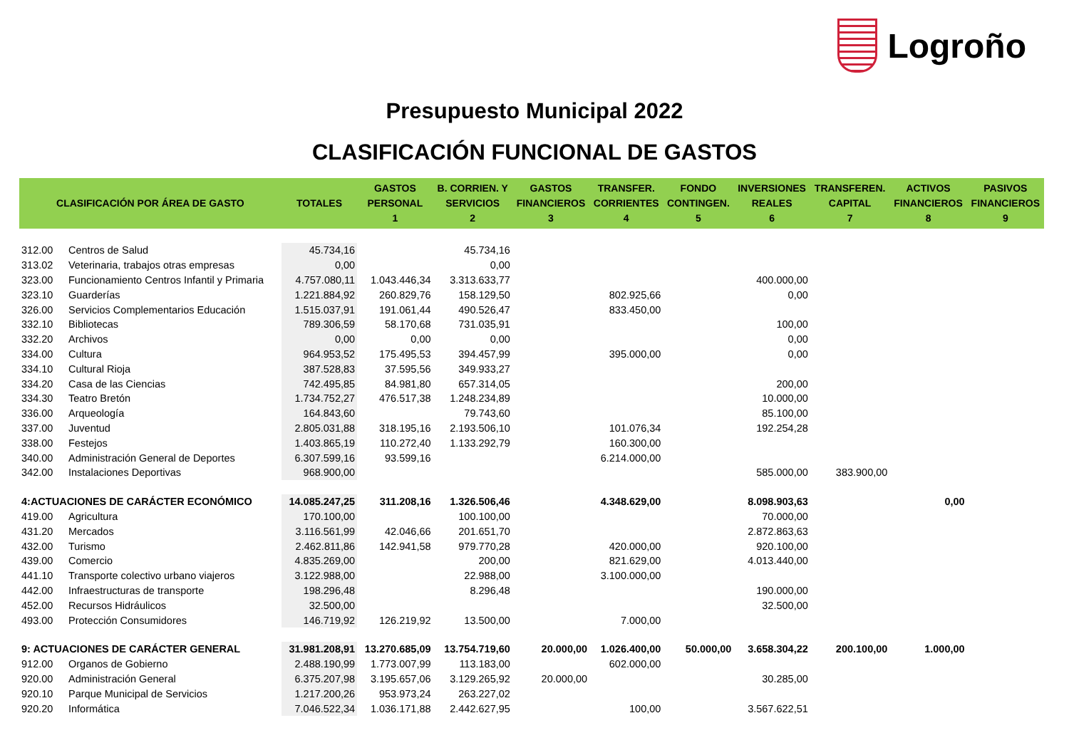Logroño
Presupuesto Municipal 2022
CLASIFICACIÓN FUNCIONAL DE GASTOS
| CLASIFICACIÓN POR ÁREA DE GASTO | | TOTALES | GASTOS PERSONAL 1 | B. CORRIEN. Y SERVICIOS 2 | GASTOS FINANCIEROS 3 | TRANSFER. CORRIENTES 4 | FONDO CONTINGEN. 5 | INVERSIONES REALES 6 | TRANSFEREN. CAPITAL 7 | ACTIVOS FINANCIEROS 8 | PASIVOS FINANCIEROS 9 |
| --- | --- | --- | --- | --- | --- | --- | --- | --- | --- | --- | --- |
| 312.00 | Centros de Salud | 45.734,16 | | 45.734,16 | | | | | | | |
| 313.02 | Veterinaria, trabajos otras empresas | 0,00 | | 0,00 | | | | | | | |
| 323.00 | Funcionamiento Centros Infantil y Primaria | 4.757.080,11 | 1.043.446,34 | 3.313.633,77 | | | | 400.000,00 | | | |
| 323.10 | Guarderías | 1.221.884,92 | 260.829,76 | 158.129,50 | | 802.925,66 | | 0,00 | | | |
| 326.00 | Servicios Complementarios Educación | 1.515.037,91 | 191.061,44 | 490.526,47 | | 833.450,00 | | | | | |
| 332.10 | Bibliotecas | 789.306,59 | 58.170,68 | 731.035,91 | | | | 100,00 | | | |
| 332.20 | Archivos | 0,00 | 0,00 | 0,00 | | | | 0,00 | | | |
| 334.00 | Cultura | 964.953,52 | 175.495,53 | 394.457,99 | | 395.000,00 | | 0,00 | | | |
| 334.10 | Cultural Rioja | 387.528,83 | 37.595,56 | 349.933,27 | | | | | | | |
| 334.20 | Casa de las Ciencias | 742.495,85 | 84.981,80 | 657.314,05 | | | | 200,00 | | | |
| 334.30 | Teatro Bretón | 1.734.752,27 | 476.517,38 | 1.248.234,89 | | | | 10.000,00 | | | |
| 336.00 | Arqueología | 164.843,60 | | 79.743,60 | | | | 85.100,00 | | | |
| 337.00 | Juventud | 2.805.031,88 | 318.195,16 | 2.193.506,10 | | 101.076,34 | | 192.254,28 | | | |
| 338.00 | Festejos | 1.403.865,19 | 110.272,40 | 1.133.292,79 | | 160.300,00 | | | | | |
| 340.00 | Administración General de Deportes | 6.307.599,16 | 93.599,16 | | | 6.214.000,00 | | | | | |
| 342.00 | Instalaciones Deportivas | 968.900,00 | | | | | | 585.000,00 | 383.900,00 | | |
| 4:ACTUACIONES DE CARÁCTER ECONÓMICO | | 14.085.247,25 | 311.208,16 | 1.326.506,46 | | 4.348.629,00 | | 8.098.903,63 | | 0,00 | |
| 419.00 | Agricultura | 170.100,00 | | 100.100,00 | | | | 70.000,00 | | | |
| 431.20 | Mercados | 3.116.561,99 | 42.046,66 | 201.651,70 | | | | 2.872.863,63 | | | |
| 432.00 | Turismo | 2.462.811,86 | 142.941,58 | 979.770,28 | | 420.000,00 | | 920.100,00 | | | |
| 439.00 | Comercio | 4.835.269,00 | | 200,00 | | 821.629,00 | | 4.013.440,00 | | | |
| 441.10 | Transporte colectivo urbano viajeros | 3.122.988,00 | | 22.988,00 | | 3.100.000,00 | | | | | |
| 442.00 | Infraestructuras de transporte | 198.296,48 | | 8.296,48 | | | | 190.000,00 | | | |
| 452.00 | Recursos Hidráulicos | 32.500,00 | | | | | | 32.500,00 | | | |
| 493.00 | Protección Consumidores | 146.719,92 | 126.219,92 | 13.500,00 | | 7.000,00 | | | | | |
| 9: ACTUACIONES DE CARÁCTER GENERAL | | 31.981.208,91 | 13.270.685,09 | 13.754.719,60 | 20.000,00 | 1.026.400,00 | 50.000,00 | 3.658.304,22 | 200.100,00 | 1.000,00 | |
| 912.00 | Organos de Gobierno | 2.488.190,99 | 1.773.007,99 | 113.183,00 | | 602.000,00 | | | | | |
| 920.00 | Administración General | 6.375.207,98 | 3.195.657,06 | 3.129.265,92 | 20.000,00 | | | 30.285,00 | | | |
| 920.10 | Parque Municipal de Servicios | 1.217.200,26 | 953.973,24 | 263.227,02 | | | | | | | |
| 920.20 | Informática | 7.046.522,34 | 1.036.171,88 | 2.442.627,95 | | 100,00 | | 3.567.622,51 | | | |